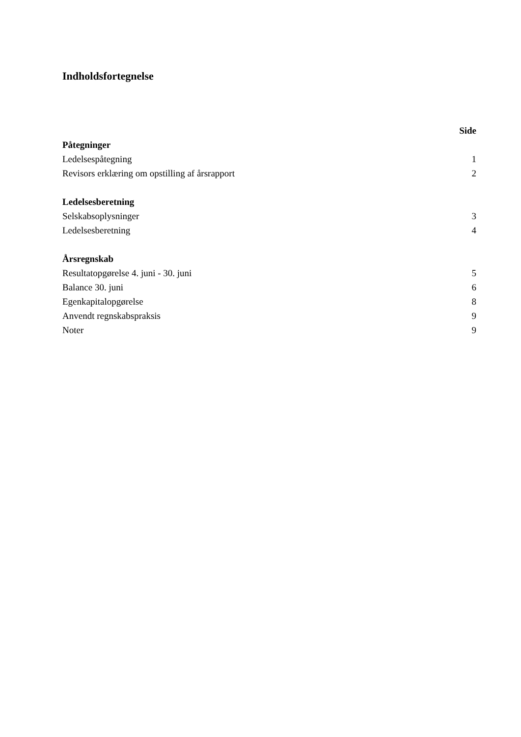Indholdsfortegnelse
| | Side |
| Påtegninger | |
| Ledelsespåtegning | 1 |
| Revisors erklæring om opstilling af årsrapport | 2 |
| Ledelsesberetning | |
| Selskabsoplysninger | 3 |
| Ledelsesberetning | 4 |
| Årsregnskab | |
| Resultatopgørelse 4. juni - 30. juni | 5 |
| Balance 30. juni | 6 |
| Egenkapitalopgørelse | 8 |
| Anvendt regnskabspraksis | 9 |
| Noter | 9 |